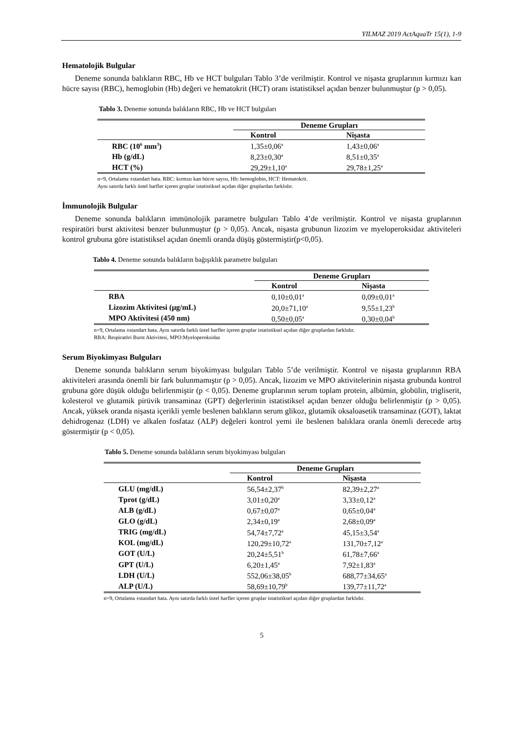YILMAZ 2019 ActAquaTr 15(1), 1-9
Hematolojik Bulgular
Deneme sonunda balıkların RBC, Hb ve HCT bulguları Tablo 3’de verilmiştir. Kontrol ve nişasta gruplarının kırmızı kan hücre sayısı (RBC), hemoglobin (Hb) değeri ve hematokrit (HCT) oranı istatistiksel açıdan benzer bulunmuştur (p > 0,05).
Tablo 3. Deneme sonunda balıkların RBC, Hb ve HCT bulguları
| | Deneme Grupları | |
| --- | --- | --- |
| | Kontrol | Nişasta |
| RBC (10<sup>6</sup> mm<sup>3</sup>) | 1,35±0,06<sup>a</sup> | 1,43±0,06<sup>a</sup> |
| Hb (g/dL) | 8,23±0,30<sup>a</sup> | 8,51±0,35<sup>a</sup> |
| HCT (%) | 29,29±1,10<sup>a</sup> | 29,78±1,25<sup>a</sup> |
n=9, Ortalama ±standart hata. RBC: kırmızı kan hücre sayısı, Hb: hemoglobin, HCT: Hematokrit.
Aynı satırda farklı üstel harfler içeren gruplar istatistiksel açıdan diğer gruplardan farklıdır.
İmmunolojik Bulgular
Deneme sonunda balıkların immünolojik parametre bulguları Tablo 4’de verilmiştir. Kontrol ve nişasta gruplarının respiratöri burst aktivitesi benzer bulunmuştur (p > 0,05). Ancak, nişasta grubunun lizozim ve myeloperoksidaz aktiviteleri kontrol grubuna göre istatistiksel açıdan önemli oranda düşüş göstermiştir(p<0,05).
Tablo 4. Deneme sonunda balıkların bağışıklık parametre bulguları
| | Deneme Grupları | |
| --- | --- | --- |
| | Kontrol | Nişasta |
| RBA | 0,10±0,01<sup>a</sup> | 0,09±0,01<sup>a</sup> |
| Lizozim Aktivitesi (µg/mL) | 20,0±71,10<sup>a</sup> | 9,55±1,23<sup>b</sup> |
| MPO Aktivitesi (450 nm) | 0,50±0,05<sup>a</sup> | 0,30±0,04<sup>b</sup> |
n=9, Ortalama ±standart hata. Aynı satırda farklı üstel harfler içeren gruplar istatistiksel açıdan diğer gruplardan farklıdır.
RBA: Respiratöri Burst Aktivitesi, MPO:Myeloperoksidaz
Serum Biyokimyası Bulguları
Deneme sonunda balıkların serum biyokimyası bulguları Tablo 5’de verilmiştir. Kontrol ve nişasta gruplarının RBA aktiviteleri arasında önemli bir fark bulunmamıştır (p > 0,05). Ancak, lizozim ve MPO aktivitelerinin nişasta grubunda kontrol grubuna göre düşük olduğu belirlenmiştir (p < 0,05). Deneme gruplarının serum toplam protein, albümin, globülin, trigliserit, kolesterol ve glutamik pirüvik transaminaz (GPT) değerlerinin istatistiksel açıdan benzer olduğu belirlenmiştir (p > 0,05). Ancak, yüksek oranda nişasta içerikli yemle beslenen balıkların serum glikoz, glutamik oksaloasetik transaminaz (GOT), laktat dehidrogenaz (LDH) ve alkalen fosfataz (ALP) değeleri kontrol yemi ile beslenen balıklara oranla önemli derecede artış göstermiştir (p < 0,05).
Tablo 5. Deneme sonunda balıkların serum biyokimyası bulguları
| | Deneme Grupları | |
| --- | --- | --- |
| | Kontrol | Nişasta |
| GLU (mg/dL) | 56,54±2,37<sup>b</sup> | 82,39±2,27<sup>a</sup> |
| Tprot (g/dL) | 3,01±0,20<sup>a</sup> | 3,33±0,12<sup>a</sup> |
| ALB (g/dL) | 0,67±0,07<sup>a</sup> | 0,65±0,04<sup>a</sup> |
| GLO (g/dL) | 2,34±0,19<sup>a</sup> | 2,68±0,09<sup>a</sup> |
| TRIG (mg/dL) | 54,74±7,72<sup>a</sup> | 45,15±3,54<sup>a</sup> |
| KOL (mg/dL) | 120,29±10,72<sup>a</sup> | 131,70±7,12<sup>a</sup> |
| GOT (U/L) | 20,24±5,51<sup>b</sup> | 61,78±7,66<sup>a</sup> |
| GPT (U/L) | 6,20±1,45<sup>a</sup> | 7,92±1,83<sup>a</sup> |
| LDH (U/L) | 552,06±38,05<sup>b</sup> | 688,77±34,65<sup>a</sup> |
| ALP (U/L) | 58,69±10,79<sup>b</sup> | 139,77±11,72<sup>a</sup> |
n=9, Ortalama ±standart hata. Aynı satırda farklı üstel harfler içeren gruplar istatistiksel açıdan diğer gruplardan farklıdır.
5